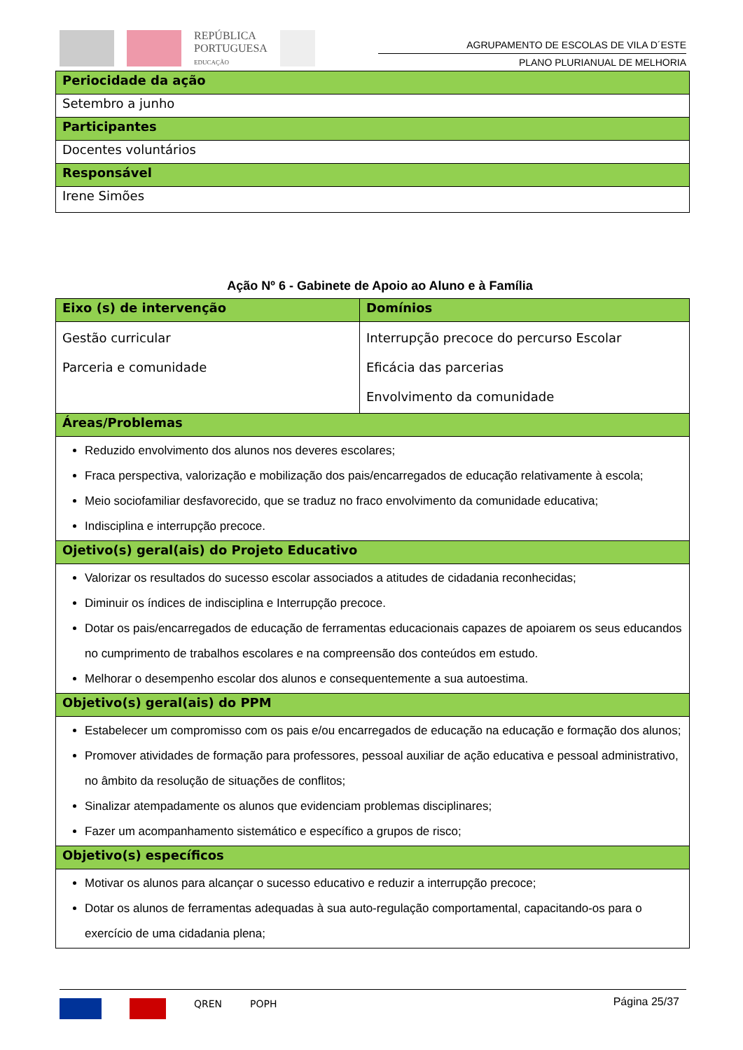REPÚBLICA
PORTUGUESA
EDUCAÇÃO
AGRUPAMENTO DE ESCOLAS DE VILA D´ESTE
PLANO PLURIANUAL DE MELHORIA
| Periocidade da ação |
| Setembro a junho |
| Participantes |
| Docentes voluntários |
| Responsável |
| Irene Simões |
Ação Nº 6 - Gabinete de Apoio ao Aluno e à Família
| Eixo (s) de intervenção | Domínios |
| Gestão curricular Parceria e comunidade | Interrupção precoce do percurso Escolar Eficácia das parcerias Envolvimento da comunidade |
| Áreas/Problemas | |
| Reduzido envolvimento dos alunos nos deveres escolares; Fraca perspectiva, valorização e mobilização dos pais/encarregados de educação relativamente à escola; Meio sociofamiliar desfavorecido, que se traduz no fraco envolvimento da comunidade educativa; Indisciplina e interrupção precoce. | |
| Ojetivo(s) geral(ais) do Projeto Educativo | |
| Valorizar os resultados do sucesso escolar associados a atitudes de cidadania reconhecidas; Diminuir os índices de indisciplina e Interrupção precoce. Dotar os pais/encarregados de educação de ferramentas educacionais capazes de apoiarem os seus educandos no cumprimento de trabalhos escolares e na compreensão dos conteúdos em estudo. Melhorar o desempenho escolar dos alunos e consequentemente a sua autoestima. | |
| Objetivo(s) geral(ais) do PPM | |
| Estabelecer um compromisso com os pais e/ou encarregados de educação na educação e formação dos alunos; Promover atividades de formação para professores, pessoal auxiliar de ação educativa e pessoal administrativo, no âmbito da resolução de situações de conflitos; Sinalizar atempadamente os alunos que evidenciam problemas disciplinares; Fazer um acompanhamento sistemático e específico a grupos de risco; | |
| Objetivo(s) específicos | |
| Motivar os alunos para alcançar o sucesso educativo e reduzir a interrupção precoce; Dotar os alunos de ferramentas adequadas à sua auto-regulação comportamental, capacitando-os para o exercício de uma cidadania plena; | |
Página 25/37
QREN POPH